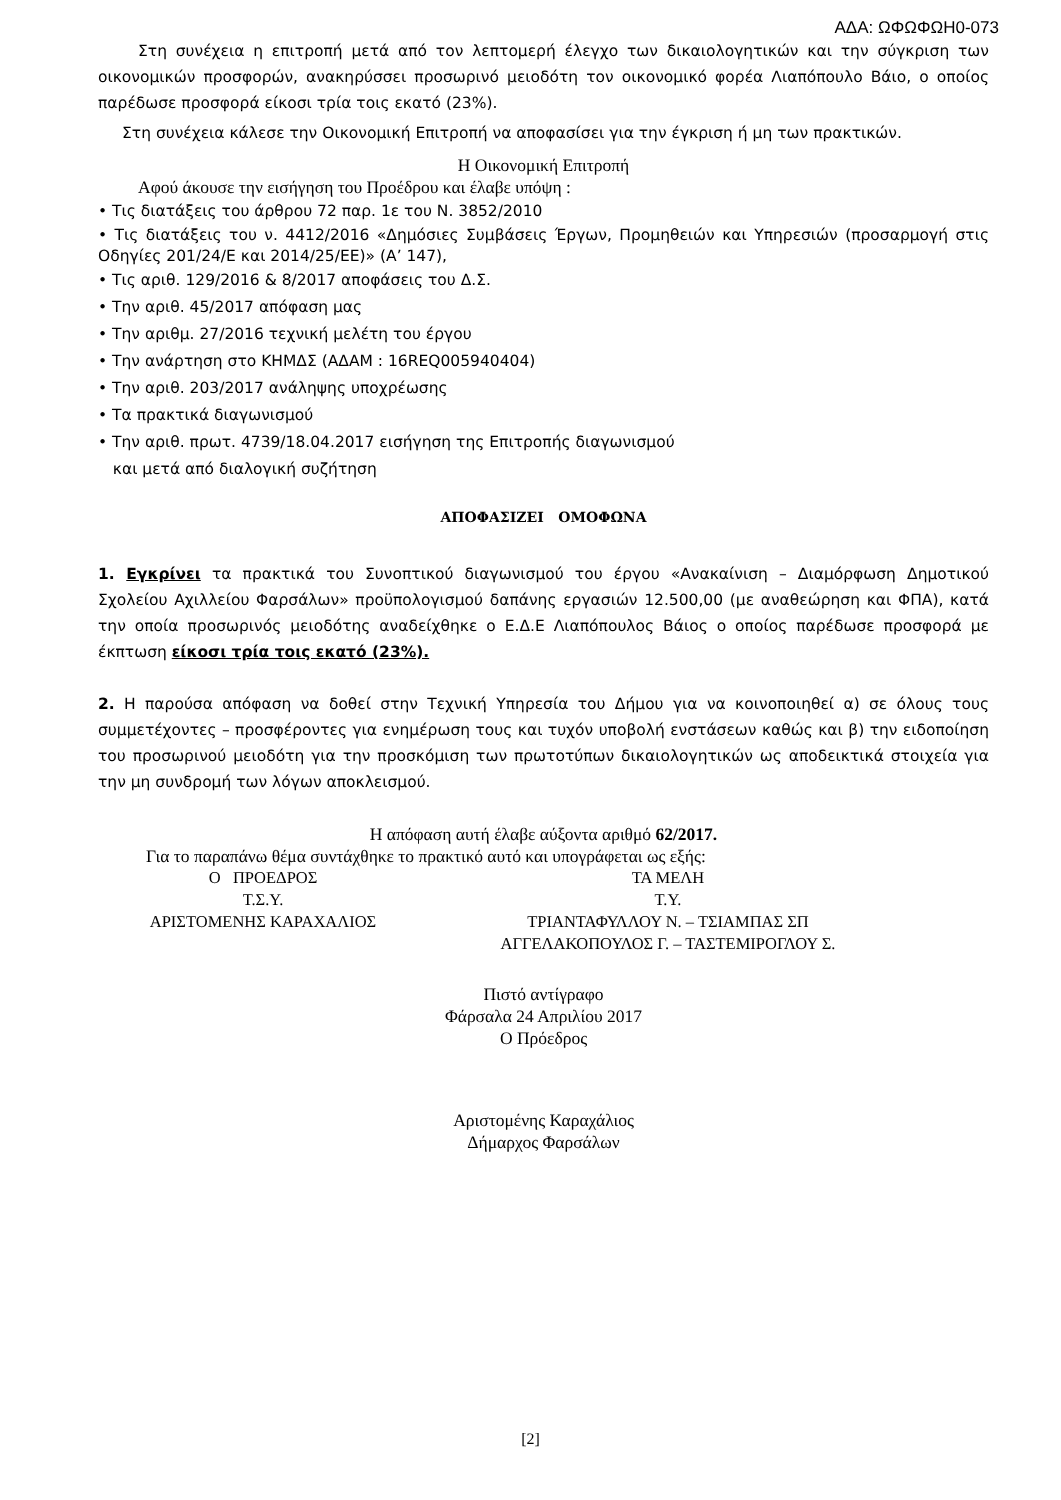ΑΔΑ: ΩΦΩΦΩΗ0-073
Στη συνέχεια η επιτροπή μετά από τον λεπτομερή έλεγχο των δικαιολογητικών και την σύγκριση των οικονομικών προσφορών, ανακηρύσσει προσωρινό μειοδότη τον οικονομικό φορέα Λιαπόπουλο Βάιο, ο οποίος παρέδωσε προσφορά είκοσι τρία τοις εκατό (23%).
Στη συνέχεια κάλεσε την Οικονομική Επιτροπή να αποφασίσει για την έγκριση ή μη των πρακτικών.
Η Οικονομική Επιτροπή
Αφού άκουσε την εισήγηση του Προέδρου και έλαβε υπόψη :
• Τις διατάξεις του άρθρου 72 παρ. 1ε του Ν. 3852/2010
• Τις διατάξεις του ν. 4412/2016 «Δημόσιες Συμβάσεις Έργων, Προμηθειών και Υπηρεσιών (προσαρμογή στις Οδηγίες 201/24/Ε και 2014/25/ΕΕ)» (Α’ 147),
• Τις αριθ. 129/2016 & 8/2017 αποφάσεις του Δ.Σ.
• Την αριθ. 45/2017 απόφαση μας
• Την αριθμ. 27/2016 τεχνική μελέτη του έργου
• Την ανάρτηση στο ΚΗΜΔΣ (ΑΔΑΜ : 16REQ005940404)
• Την αριθ. 203/2017 ανάληψης υποχρέωσης
• Τα πρακτικά διαγωνισμού
• Την αριθ. πρωτ. 4739/18.04.2017 εισήγηση της Επιτροπής διαγωνισμού
και μετά από διαλογική συζήτηση
ΑΠΟΦΑΣΙΖΕΙ ΟΜΟΦΩΝΑ
1. Εγκρίνει τα πρακτικά του Συνοπτικού διαγωνισμού του έργου «Ανακαίνιση – Διαμόρφωση Δημοτικού Σχολείου Αχιλλείου Φαρσάλων» προϋπολογισμού δαπάνης εργασιών 12.500,00 (με αναθεώρηση και ΦΠΑ), κατά την οποία προσωρινός μειοδότης αναδείχθηκε ο Ε.Δ.Ε Λιαπόπουλος Βάιος ο οποίος παρέδωσε προσφορά με έκπτωση είκοσι τρία τοις εκατό (23%).
2. Η παρούσα απόφαση να δοθεί στην Τεχνική Υπηρεσία του Δήμου για να κοινοποιηθεί α) σε όλους τους συμμετέχοντες – προσφέροντες για ενημέρωση τους και τυχόν υποβολή ενστάσεων καθώς και β) την ειδοποίηση του προσωρινού μειοδότη για την προσκόμιση των πρωτοτύπων δικαιολογητικών ως αποδεικτικά στοιχεία για την μη συνδρομή των λόγων αποκλεισμού.
Η απόφαση αυτή έλαβε αύξοντα αριθμό 62/2017.
Για το παραπάνω θέμα συντάχθηκε το πρακτικό αυτό και υπογράφεται ως εξής:
Ο ΠΡΟΕΔΡΟΣ
Τ.Σ.Υ.
ΑΡΙΣΤΟΜΕΝΗΣ ΚΑΡΑΧΑΛΙΟΣ
ΤΑ ΜΕΛΗ
Τ.Υ.
ΤΡΙΑΝΤΑΦΥΛΛΟΥ Ν. – ΤΣΙΑΜΠΑΣ ΣΠ
ΑΓΓΕΛΑΚΟΠΟΥΛΟΣ Γ. – ΤΑΣΤΕΜΙΡΟΓΛΟΥ Σ.
Πιστό αντίγραφο
Φάρσαλα 24 Απριλίου 2017
Ο Πρόεδρος
Αριστομένης Καραχάλιος
Δήμαρχος Φαρσάλων
[2]